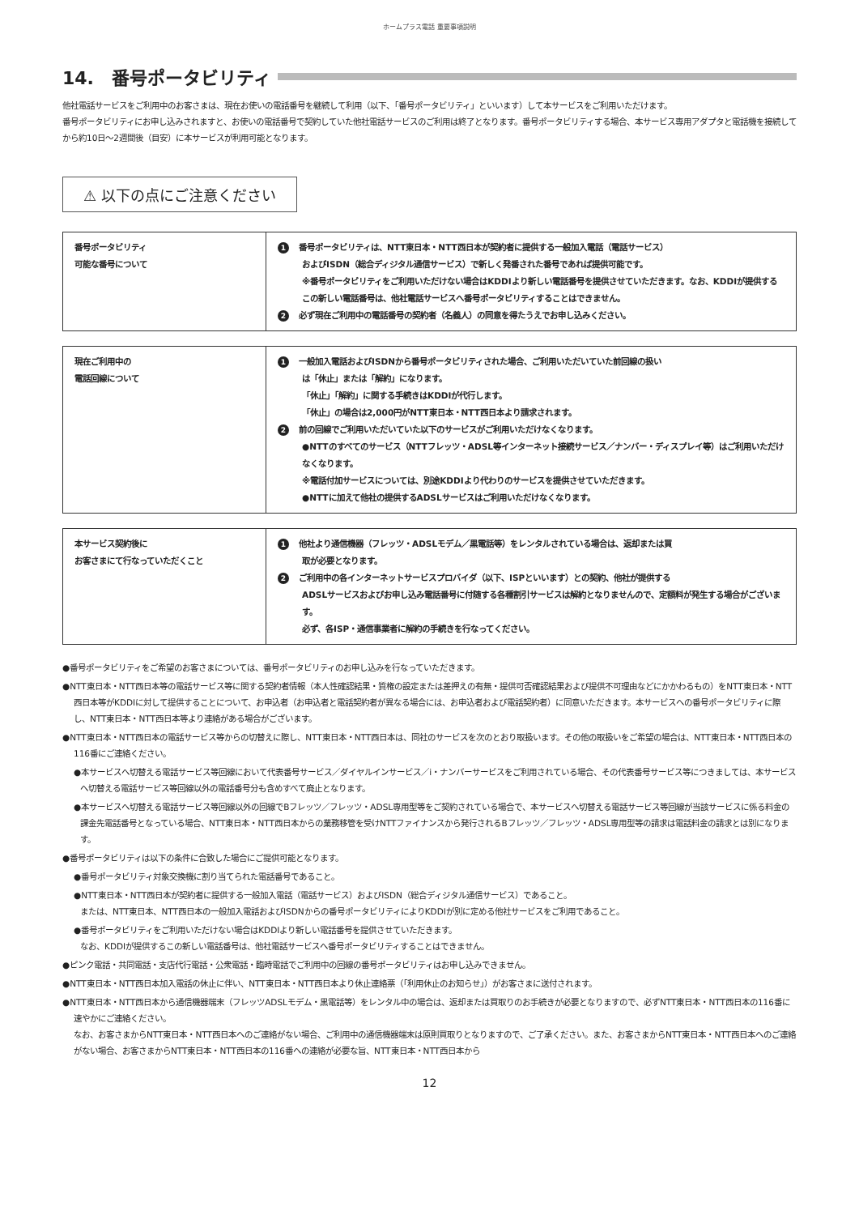ホームプラス電話 重要事項説明
14.　番号ポータビリティ
他社電話サービスをご利用中のお客さまは、現在お使いの電話番号を継続して利用（以下、「番号ポータビリティ」といいます）して本サービスをご利用いただけます。
番号ポータビリティにお申し込みされますと、お使いの電話番号で契約していた他社電話サービスのご利用は終了となります。番号ポータビリティする場合、本サービス専用アダプタと電話機を接続してから約10日〜2週間後（目安）に本サービスが利用可能となります。
⚠ 以下の点にご注意ください
| 番号ポータビリティ 可能な番号について | 1 番号ポータビリティは、NTT東日本・NTT西日本が契約者に提供する一般加入電話（電話サービス） およびISDN（総合ディジタル通信サービス）で新しく発番された番号であれば提供可能です。 ※番号ポータビリティをご利用いただけない場合はKDDIより新しい電話番号を提供させていただきます。なお、KDDIが提供するこの新しい電話番号は、他社電話サービスへ番号ポータビリティすることはできません。 2 必ず現在ご利用中の電話番号の契約者（名義人）の同意を得たうえでお申し込みください。 |
| 現在ご利用中の 電話回線について | 1 一般加入電話およびISDNから番号ポータビリティされた場合、ご利用いただいていた前回線の扱い は「休止」または「解約」になります。 「休止」「解約」に関する手続きはKDDIが代行します。 「休止」の場合は2,000円がNTT東日本・NTT西日本より請求されます。 2 前の回線でご利用いただいていた以下のサービスがご利用いただけなくなります。 ●NTTのすべてのサービス（NTTフレッツ・ADSL等インターネット接続サービス／ナンバー・ディスプレイ等）はご利用いただけなくなります。 ※電話付加サービスについては、別途KDDIより代わりのサービスを提供させていただきます。 ●NTTに加えて他社の提供するADSLサービスはご利用いただけなくなります。 |
| 本サービス契約後に お客さまにて行なっていただくこと | 1 他社より通信機器（フレッツ・ADSLモデム／黒電話等）をレンタルされている場合は、返却または買 取が必要となります。 2 ご利用中の各インターネットサービスプロバイダ（以下、ISPといいます）との契約、他社が提供する ADSLサービスおよびお申し込み電話番号に付随する各種割引サービスは解約となりませんので、定額料が発生する場合がございます。 必ず、各ISP・通信事業者に解約の手続きを行なってください。 |
●番号ポータビリティをご希望のお客さまについては、番号ポータビリティのお申し込みを行なっていただきます。
●NTT東日本・NTT西日本等の電話サービス等に関する契約者情報（本人性確認結果・質権の設定または差押えの有無・提供可否確認結果および提供不可理由などにかかわるもの）をNTT東日本・NTT西日本等がKDDIに対して提供することについて、お申込者（お申込者と電話契約者が異なる場合には、お申込者および電話契約者）に同意いただきます。本サービスへの番号ポータビリティに際し、NTT東日本・NTT西日本等より連絡がある場合がございます。
●NTT東日本・NTT西日本の電話サービス等からの切替えに際し、NTT東日本・NTT西日本は、同社のサービスを次のとおり取扱います。その他の取扱いをご希望の場合は、NTT東日本・NTT西日本の116番にご連絡ください。
●本サービスへ切替える電話サービス等回線において代表番号サービス／ダイヤルインサービス／i・ナンバーサービスをご利用されている場合、その代表番号サービス等につきましては、本サービスへ切替える電話サービス等回線以外の電話番号分も含めすべて廃止となります。
●本サービスへ切替える電話サービス等回線以外の回線でBフレッツ／フレッツ・ADSL専用型等をご契約されている場合で、本サービスへ切替える電話サービス等回線が当該サービスに係る料金の課金先電話番号となっている場合、NTT東日本・NTT西日本からの業務移管を受けNTTファイナンスから発行されるBフレッツ／フレッツ・ADSL専用型等の請求は電話料金の請求とは別になります。
●番号ポータビリティは以下の条件に合致した場合にご提供可能となります。
●番号ポータビリティ対象交換機に割り当てられた電話番号であること。
●NTT東日本・NTT西日本が契約者に提供する一般加入電話（電話サービス）およびISDN（総合ディジタル通信サービス）であること。
または、NTT東日本、NTT西日本の一般加入電話およびISDNからの番号ポータビリティによりKDDIが別に定める他社サービスをご利用であること。
●番号ポータビリティをご利用いただけない場合はKDDIより新しい電話番号を提供させていただきます。
なお、KDDIが提供するこの新しい電話番号は、他社電話サービスへ番号ポータビリティすることはできません。
●ピンク電話・共同電話・支店代行電話・公衆電話・臨時電話でご利用中の回線の番号ポータビリティはお申し込みできません。
●NTT東日本・NTT西日本加入電話の休止に伴い、NTT東日本・NTT西日本より休止連絡票（「利用休止のお知らせ」）がお客さまに送付されます。
●NTT東日本・NTT西日本から通信機器端末（フレッツADSLモデム・黒電話等）をレンタル中の場合は、返却または買取りのお手続きが必要となりますので、必ずNTT東日本・NTT西日本の116番に速やかにご連絡ください。
なお、お客さまからNTT東日本・NTT西日本へのご連絡がない場合、ご利用中の通信機器端末は原則買取りとなりますので、ご了承ください。また、お客さまからNTT東日本・NTT西日本へのご連絡がない場合、お客さまからNTT東日本・NTT西日本の116番への連絡が必要な旨、NTT東日本・NTT西日本から
12